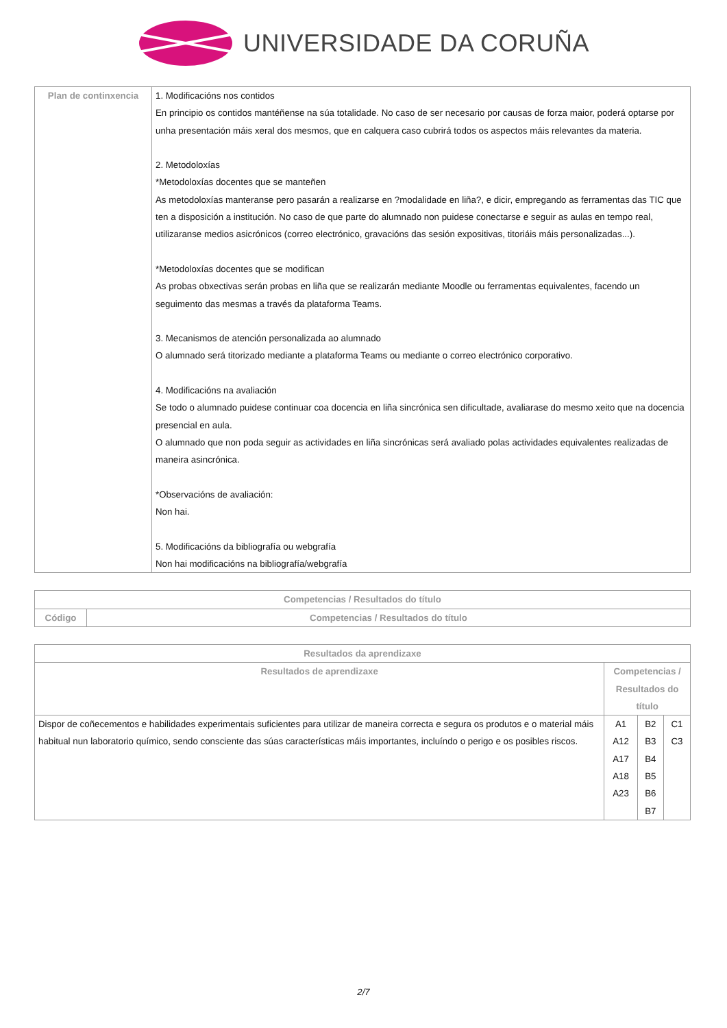UNIVERSIDADE DA CORUÑA
| Plan de continxencia | 1. Modificacións nos contidos En principio os contidos mantéñense na súa totalidade. No caso de ser necesario por causas de forza maior, poderá optarse por unha presentación máis xeral dos mesmos, que en calquera caso cubrirá todos os aspectos máis relevantes da materia. 2. Metodoloxías *Metodoloxías docentes que se manteñen As metodoloxías manteranse pero pasarán a realizarse en ?modalidade en liña?, e dicir, empregando as ferramentas das TIC que ten a disposición a institución. No caso de que parte do alumnado non puidese conectarse e seguir as aulas en tempo real, utilizaranse medios asicrónicos (correo electrónico, gravacións das sesión expositivas, titoriáis máis personalizadas...). *Metodoloxías docentes que se modifican As probas obxectivas serán probas en liña que se realizarán mediante Moodle ou ferramentas equivalentes, facendo un seguimento das mesmas a través da plataforma Teams. 3. Mecanismos de atención personalizada ao alumnado O alumnado será titorizado mediante a plataforma Teams ou mediante o correo electrónico corporativo. 4. Modificacións na avaliación Se todo o alumnado puidese continuar coa docencia en liña sincrónica sen dificultade, avaliarase do mesmo xeito que na docencia presencial en aula. O alumnado que non poda seguir as actividades en liña sincrónicas será avaliado polas actividades equivalentes realizadas de maneira asincrónica. *Observacións de avaliación: Non hai. 5. Modificacións da bibliografía ou webgrafía Non hai modificacións na bibliografía/webgrafía |
| Competencias / Resultados do título | |
| --- | --- |
| Código | Competencias / Resultados do título |
| Resultados da aprendizaxe | | | |
| --- | --- | --- | --- |
| Resultados de aprendizaxe | Competencias / Resultados do título | | |
| Dispor de coñecementos e habilidades experimentais suficientes para utilizar de maneira correcta e segura os produtos e o material máis habitual nun laboratorio químico, sendo consciente das súas características máis importantes, incluíndo o perigo e os posibles riscos. | A1 A12 A17 A18 A23 | B2 B3 B4 B5 B6 B7 | C1 C3 |
2/7